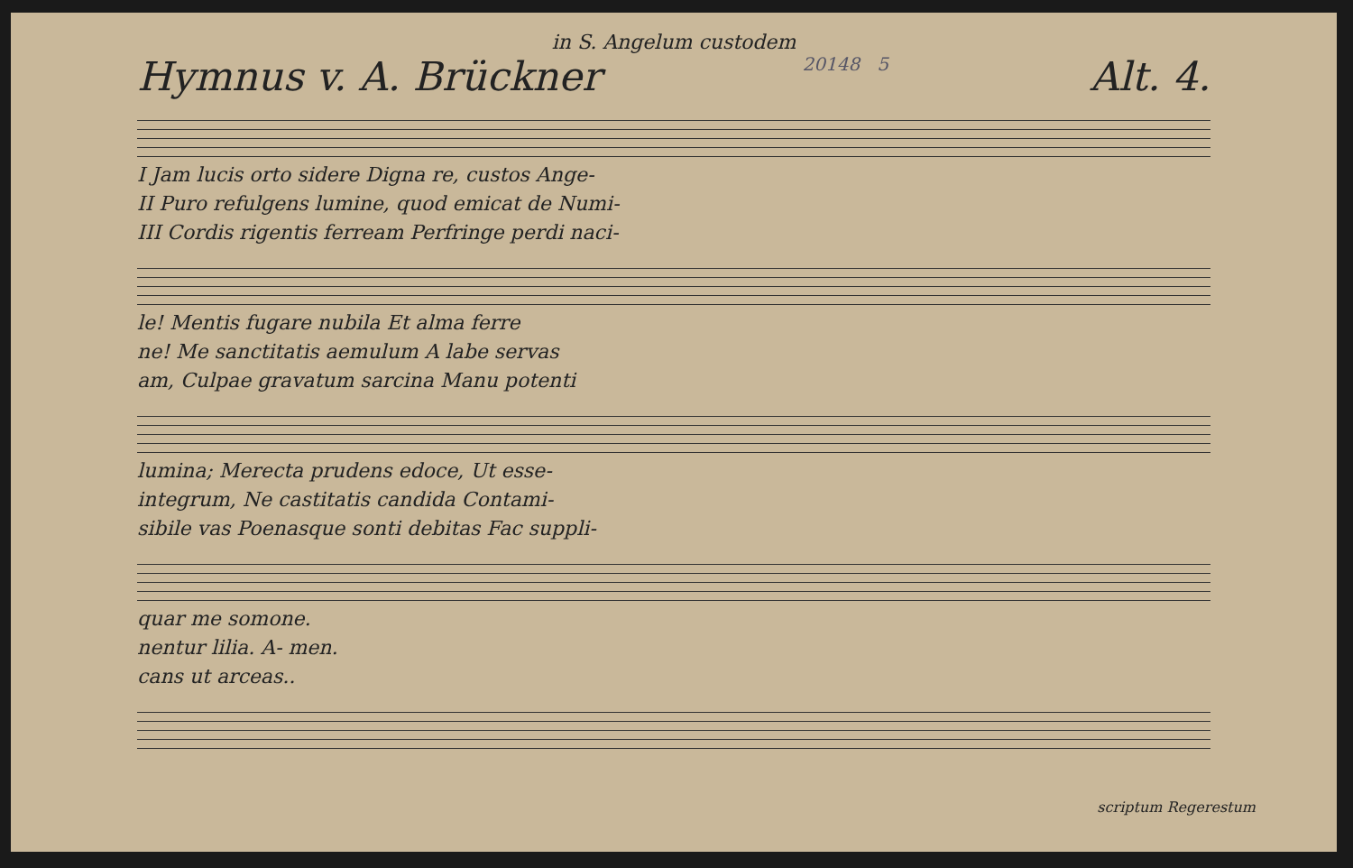in S. Angelum custodem
Hymnus v. A. Brückner
20148 5 Alt. 4.
I Jam lucis orto sidere Digna re, custos Ange-
II Puro refulgens lumine, quod emicat de Numi-
III Cordis rigentis ferream Perfringe perdi naci-
le! Mentis fugare nubila Et alma ferre
ne! Me sanctitatis aemulum A labe servas
am, Culpae gravatum sarcina Manu potenti
lumina; Merecta prudens edoce, Ut esse-
integrum, Ne castitatis candida Contami-
sibile vas Poenasque sonti debitas Fac suppli-
quar me somone.
nentur lilia. A- men.
cans ut arceas..
scriptum Regerestum